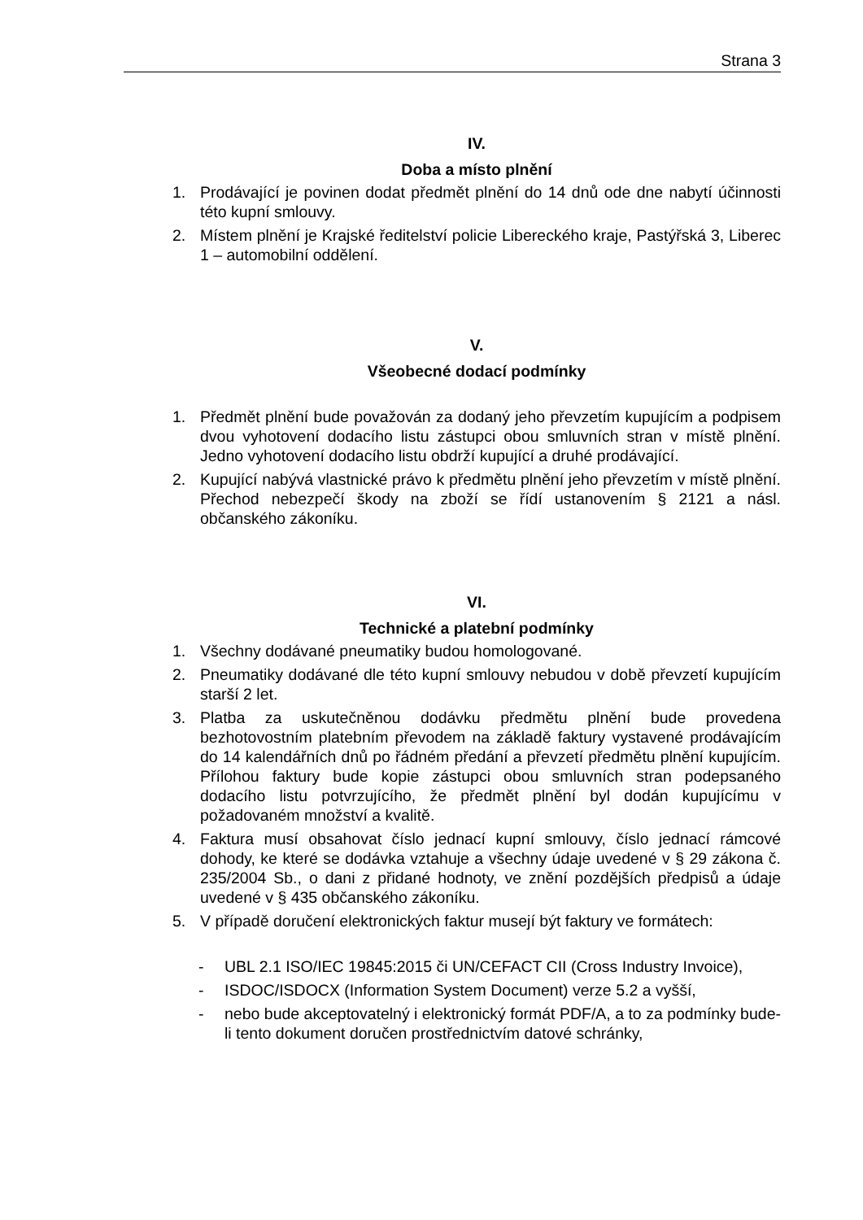Strana 3
IV.
Doba a místo plnění
1. Prodávající je povinen dodat předmět plnění do 14 dnů ode dne nabytí účinnosti této kupní smlouvy.
2. Místem plnění je Krajské ředitelství policie Libereckého kraje, Pastýřská 3, Liberec 1 – automobilní oddělení.
V.
Všeobecné dodací podmínky
1. Předmět plnění bude považován za dodaný jeho převzetím kupujícím a podpisem dvou vyhotovení dodacího listu zástupci obou smluvních stran v místě plnění. Jedno vyhotovení dodacího listu obdrží kupující a druhé prodávající.
2. Kupující nabývá vlastnické právo k předmětu plnění jeho převzetím v místě plnění. Přechod nebezpečí škody na zboží se řídí ustanovením § 2121 a násl. občanského zákoníku.
VI.
Technické a platební podmínky
1. Všechny dodávané pneumatiky budou homologované.
2. Pneumatiky dodávané dle této kupní smlouvy nebudou v době převzetí kupujícím starší 2 let.
3. Platba za uskutečněnou dodávku předmětu plnění bude provedena bezhotovostním platebním převodem na základě faktury vystavené prodávajícím do 14 kalendářních dnů po řádném předání a převzetí předmětu plnění kupujícím. Přílohou faktury bude kopie zástupci obou smluvních stran podepsaného dodacího listu potvrzujícího, že předmět plnění byl dodán kupujícímu v požadovaném množství a kvalitě.
4. Faktura musí obsahovat číslo jednací kupní smlouvy, číslo jednací rámcové dohody, ke které se dodávka vztahuje a všechny údaje uvedené v § 29 zákona č. 235/2004 Sb., o dani z přidané hodnoty, ve znění pozdějších předpisů a údaje uvedené v § 435 občanského zákoníku.
5. V případě doručení elektronických faktur musejí být faktury ve formátech:
- UBL 2.1 ISO/IEC 19845:2015 či UN/CEFACT CII (Cross Industry Invoice),
- ISDOC/ISDOCX (Information System Document) verze 5.2 a vyšší,
- nebo bude akceptovatelný i elektronický formát PDF/A, a to za podmínky bude-li tento dokument doručen prostřednictvím datové schránky,